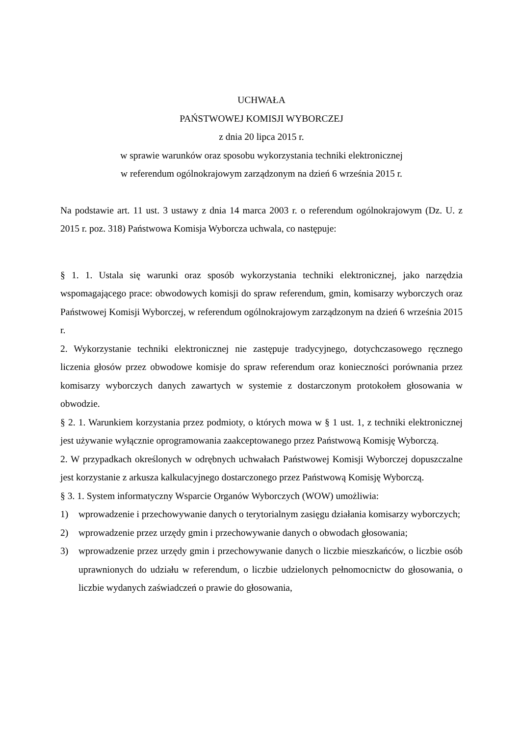UCHWAŁA
PAŃSTWOWEJ KOMISJI WYBORCZEJ
z dnia 20 lipca 2015 r.
w sprawie warunków oraz sposobu wykorzystania techniki elektronicznej
w referendum ogólnokrajowym zarządzonym na dzień 6 września 2015 r.
Na podstawie art. 11 ust. 3 ustawy z dnia 14 marca 2003 r. o referendum ogólnokrajowym (Dz. U. z 2015 r. poz. 318) Państwowa Komisja Wyborcza uchwala, co następuje:
§ 1. 1. Ustala się warunki oraz sposób wykorzystania techniki elektronicznej, jako narzędzia wspomagającego prace: obwodowych komisji do spraw referendum, gmin, komisarzy wyborczych oraz Państwowej Komisji Wyborczej, w referendum ogólnokrajowym zarządzonym na dzień 6 września 2015 r.
2. Wykorzystanie techniki elektronicznej nie zastępuje tradycyjnego, dotychczasowego ręcznego liczenia głosów przez obwodowe komisje do spraw referendum oraz konieczności porównania przez komisarzy wyborczych danych zawartych w systemie z dostarczonym protokołem głosowania w obwodzie.
§ 2. 1. Warunkiem korzystania przez podmioty, o których mowa w § 1 ust. 1, z techniki elektronicznej jest używanie wyłącznie oprogramowania zaakceptowanego przez Państwową Komisję Wyborczą.
2. W przypadkach określonych w odrębnych uchwałach Państwowej Komisji Wyborczej dopuszczalne jest korzystanie z arkusza kalkulacyjnego dostarczonego przez Państwową Komisję Wyborczą.
§ 3. 1. System informatyczny Wsparcie Organów Wyborczych (WOW) umożliwia:
1) wprowadzenie i przechowywanie danych o terytorialnym zasięgu działania komisarzy wyborczych;
2) wprowadzenie przez urzędy gmin i przechowywanie danych o obwodach głosowania;
3) wprowadzenie przez urzędy gmin i przechowywanie danych o liczbie mieszkańców, o liczbie osób uprawnionych do udziału w referendum, o liczbie udzielonych pełnomocnictw do głosowania, o liczbie wydanych zaświadczeń o prawie do głosowania,